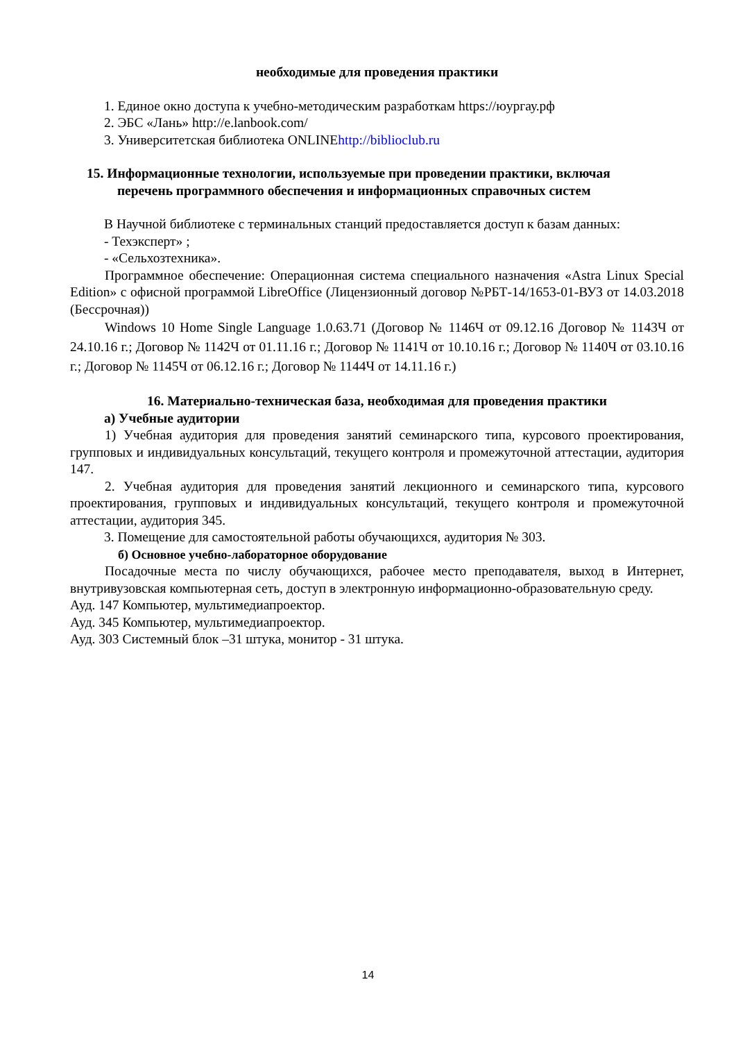необходимые для проведения практики
1. Единое окно доступа к учебно-методическим разработкам https://юургау.рф
2. ЭБС «Лань» http://e.lanbook.com/
3. Университетская библиотека ONLINEhttp://biblioclub.ru
15. Информационные технологии, используемые при проведении практики, включая
перечень программного обеспечения и информационных справочных систем
В Научной библиотеке с терминальных станций предоставляется доступ к базам данных:
- Техэксперт» ;
- «Сельхозтехника».
Программное обеспечение: Операционная система специального назначения «Astra Linux Special Edition» с офисной программой LibreOffice (Лицензионный договор №РБТ-14/1653-01-ВУЗ от 14.03.2018 (Бессрочная))
Windows 10 Home Single Language 1.0.63.71 (Договор № 1146Ч от 09.12.16 Договор № 1143Ч от 24.10.16 г.; Договор № 1142Ч от 01.11.16 г.; Договор № 1141Ч от 10.10.16 г.; Договор № 1140Ч от 03.10.16 г.; Договор № 1145Ч от 06.12.16 г.; Договор № 1144Ч от 14.11.16 г.)
16. Материально-техническая база, необходимая для проведения практики
а) Учебные аудитории
1) Учебная аудитория для проведения занятий семинарского типа, курсового проектирования, групповых и индивидуальных консультаций, текущего контроля и промежуточной аттестации, аудитория 147.
2. Учебная аудитория для проведения занятий лекционного и семинарского типа, курсового проектирования, групповых и индивидуальных консультаций, текущего контроля и промежуточной аттестации, аудитория 345.
3. Помещение для самостоятельной работы обучающихся, аудитория № 303.
б) Основное учебно-лабораторное оборудование
Посадочные места по числу обучающихся, рабочее место преподавателя, выход в Интернет, внутривузовская компьютерная сеть, доступ в электронную информационно-образовательную среду.
Ауд. 147 Компьютер, мультимедиапроектор.
Ауд. 345 Компьютер, мультимедиапроектор.
Ауд. 303 Системный блок –31 штука, монитор - 31 штука.
14